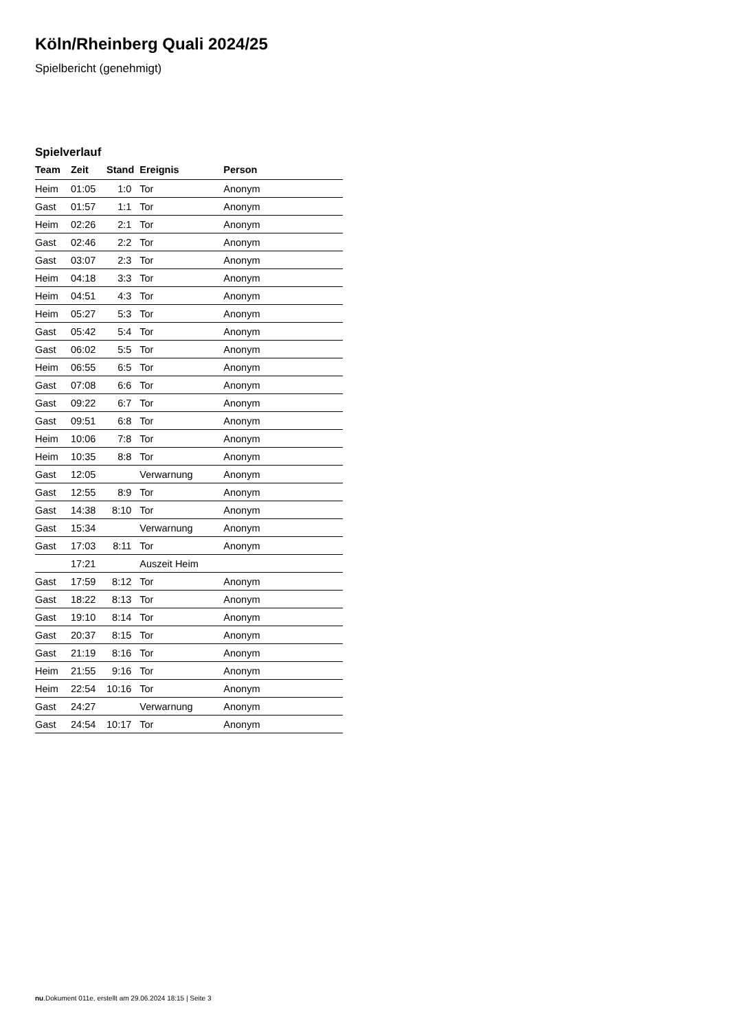Köln/Rheinberg Quali 2024/25
Spielbericht (genehmigt)
Spielverlauf
| Team | Zeit | Stand | Ereignis | Person |
| --- | --- | --- | --- | --- |
| Heim | 01:05 | 1:0 | Tor | Anonym |
| Gast | 01:57 | 1:1 | Tor | Anonym |
| Heim | 02:26 | 2:1 | Tor | Anonym |
| Gast | 02:46 | 2:2 | Tor | Anonym |
| Gast | 03:07 | 2:3 | Tor | Anonym |
| Heim | 04:18 | 3:3 | Tor | Anonym |
| Heim | 04:51 | 4:3 | Tor | Anonym |
| Heim | 05:27 | 5:3 | Tor | Anonym |
| Gast | 05:42 | 5:4 | Tor | Anonym |
| Gast | 06:02 | 5:5 | Tor | Anonym |
| Heim | 06:55 | 6:5 | Tor | Anonym |
| Gast | 07:08 | 6:6 | Tor | Anonym |
| Gast | 09:22 | 6:7 | Tor | Anonym |
| Gast | 09:51 | 6:8 | Tor | Anonym |
| Heim | 10:06 | 7:8 | Tor | Anonym |
| Heim | 10:35 | 8:8 | Tor | Anonym |
| Gast | 12:05 | | Verwarnung | Anonym |
| Gast | 12:55 | 8:9 | Tor | Anonym |
| Gast | 14:38 | 8:10 | Tor | Anonym |
| Gast | 15:34 | | Verwarnung | Anonym |
| Gast | 17:03 | 8:11 | Tor | Anonym |
| | 17:21 | | Auszeit Heim | |
| Gast | 17:59 | 8:12 | Tor | Anonym |
| Gast | 18:22 | 8:13 | Tor | Anonym |
| Gast | 19:10 | 8:14 | Tor | Anonym |
| Gast | 20:37 | 8:15 | Tor | Anonym |
| Gast | 21:19 | 8:16 | Tor | Anonym |
| Heim | 21:55 | 9:16 | Tor | Anonym |
| Heim | 22:54 | 10:16 | Tor | Anonym |
| Gast | 24:27 | | Verwarnung | Anonym |
| Gast | 24:54 | 10:17 | Tor | Anonym |
nu.Dokument 011e, erstellt am 29.06.2024 18:15 | Seite 3